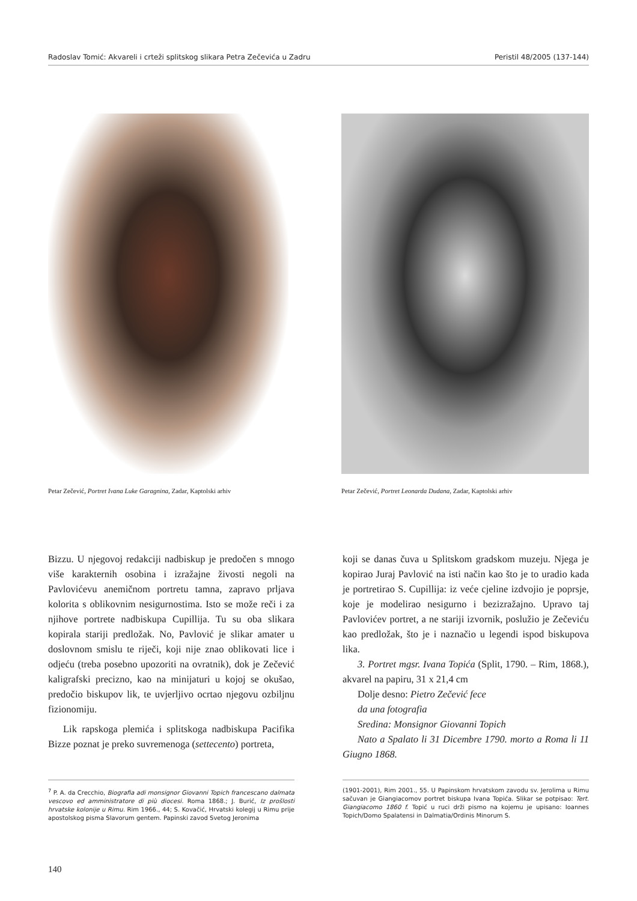Radoslav Tomić: Akvareli i crteži splitskog slikara Petra Zečevića u Zadru Peristil 48/2005 (137-144)
Petar Zečević, Portret Ivana Luke Garagnina, Zadar, Kaptolski arhiv
Petar Zečević, Portret Leonarda Dudana, Zadar, Kaptolski arhiv
Bizzu. U njegovoj redakciji nadbiskup je predočen s mnogo više karakternih osobina i izražajne živosti negoli na Pavlovićevu anemičnom portretu tamna, zapravo prljava kolorita s oblikovnim nesigurnostima. Isto se može reči i za njihove portrete nadbiskupa Cupillija. Tu su oba slikara kopirala stariji predložak. No, Pavlović je slikar amater u doslovnom smislu te riječi, koji nije znao oblikovati lice i odjeću (treba posebno upozoriti na ovratnik), dok je Zečević kaligrafski precizno, kao na minijaturi u kojoj se okušao, predočio biskupov lik, te uvjerljivo ocrtao njegovu ozbiljnu fizionomiju.
Lik rapskoga plemića i splitskoga nadbiskupa Pacifika Bizze poznat je preko suvremenoga (settecento) portreta,
koji se danas čuva u Splitskom gradskom muzeju. Njega je kopirao Juraj Pavlović na isti način kao što je to uradio kada je portretirao S. Cupillija: iz veće cjeline izdvojio je poprsje, koje je modelirao nesigurno i bezizražajno. Upravo taj Pavlovićev portret, a ne stariji izvornik, poslužio je Zečeviću kao predložak, što je i naznačio u legendi ispod biskupova lika.
3. Portret mgsr. Ivana Topića (Split, 1790. – Rim, 1868.), akvarel na papiru, 31 x 21,4 cm
Dolje desno: Pietro Zečević fece
da una fotografia
Sredina: Monsignor Giovanni Topich
Nato a Spalato li 31 Dicembre 1790. morto a Roma li 11 Giugno 1868.
<sup>7</sup> P. A. da Crecchio, Biografia adi monsignor Giovanni Topich francescano dalmata vescovo ed amministratore di più diocesi. Roma 1868.; J. Burić, Iz prošlosti hrvatske kolonije u Rimu. Rim 1966., 44; S. Kovačić, Hrvatski kolegij u Rimu prije apostolskog pisma Slavorum gentem. Papinski zavod Svetog Jeronima
(1901-2001), Rim 2001., 55. U Papinskom hrvatskom zavodu sv. Jerolima u Rimu sačuvan je Giangiacomov portret biskupa Ivana Topića. Slikar se potpisao: Tert. Giangiacomo 1860 f. Topić u ruci drži pismo na kojemu je upisano: Ioannes Topich/Domo Spalatensi in Dalmatia/Ordinis Minorum S.
140